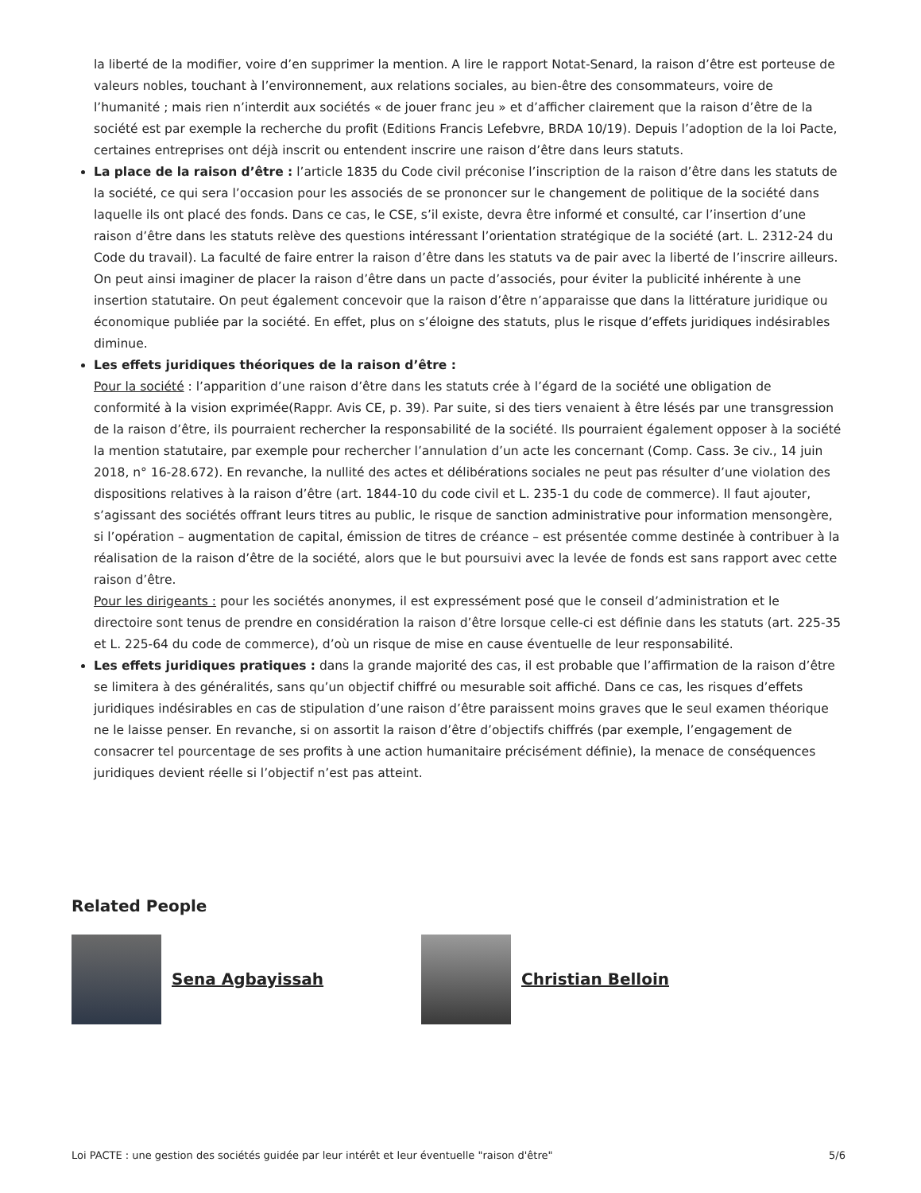la liberté de la modifier, voire d’en supprimer la mention. A lire le rapport Notat-Senard, la raison d’être est porteuse de valeurs nobles, touchant à l’environnement, aux relations sociales, au bien-être des consommateurs, voire de l’humanité ; mais rien n’interdit aux sociétés « de jouer franc jeu » et d’afficher clairement que la raison d’être de la société est par exemple la recherche du profit (Editions Francis Lefebvre, BRDA 10/19). Depuis l’adoption de la loi Pacte, certaines entreprises ont déjà inscrit ou entendent inscrire une raison d’être dans leurs statuts.
La place de la raison d’être : l’article 1835 du Code civil préconise l’inscription de la raison d’être dans les statuts de la société, ce qui sera l’occasion pour les associés de se prononcer sur le changement de politique de la société dans laquelle ils ont placé des fonds. Dans ce cas, le CSE, s’il existe, devra être informé et consulté, car l’insertion d’une raison d’être dans les statuts relève des questions intéressant l’orientation stratégique de la société (art. L. 2312-24 du Code du travail). La faculté de faire entrer la raison d’être dans les statuts va de pair avec la liberté de l’inscrire ailleurs. On peut ainsi imaginer de placer la raison d’être dans un pacte d’associés, pour éviter la publicité inhérente à une insertion statutaire. On peut également concevoir que la raison d’être n’apparaisse que dans la littérature juridique ou économique publiée par la société. En effet, plus on s’éloigne des statuts, plus le risque d’effets juridiques indésirables diminue.
Les effets juridiques théoriques de la raison d’être :
Pour la société : l’apparition d’une raison d’être dans les statuts crée à l’égard de la société une obligation de conformité à la vision exprimée(Rappr. Avis CE, p. 39). Par suite, si des tiers venaient à être lésés par une transgression de la raison d’être, ils pourraient rechercher la responsabilité de la société. Ils pourraient également opposer à la société la mention statutaire, par exemple pour rechercher l’annulation d’un acte les concernant (Comp. Cass. 3e civ., 14 juin 2018, n° 16-28.672). En revanche, la nullité des actes et délibérations sociales ne peut pas résulter d’une violation des dispositions relatives à la raison d’être (art. 1844-10 du code civil et L. 235-1 du code de commerce). Il faut ajouter, s’agissant des sociétés offrant leurs titres au public, le risque de sanction administrative pour information mensongère, si l’opération – augmentation de capital, émission de titres de créance – est présentée comme destinée à contribuer à la réalisation de la raison d’être de la société, alors que le but poursuivi avec la levée de fonds est sans rapport avec cette raison d’être.
Pour les dirigeants : pour les sociétés anonymes, il est expressément posé que le conseil d’administration et le directoire sont tenus de prendre en considération la raison d’être lorsque celle-ci est définie dans les statuts (art. 225-35 et L. 225-64 du code de commerce), d’où un risque de mise en cause éventuelle de leur responsabilité.
Les effets juridiques pratiques : dans la grande majorité des cas, il est probable que l’affirmation de la raison d’être se limitera à des généralités, sans qu’un objectif chiffré ou mesurable soit affiché. Dans ce cas, les risques d’effets juridiques indésirables en cas de stipulation d’une raison d’être paraissent moins graves que le seul examen théorique ne le laisse penser. En revanche, si on assortit la raison d’être d’objectifs chiffrés (par exemple, l’engagement de consacrer tel pourcentage de ses profits à une action humanitaire précisément définie), la menace de conséquences juridiques devient réelle si l’objectif n’est pas atteint.
Related People
Sena Agbayissah Christian Belloin
Loi PACTE : une gestion des sociétés guidée par leur intérêt et leur éventuelle "raison d'être" 5/6